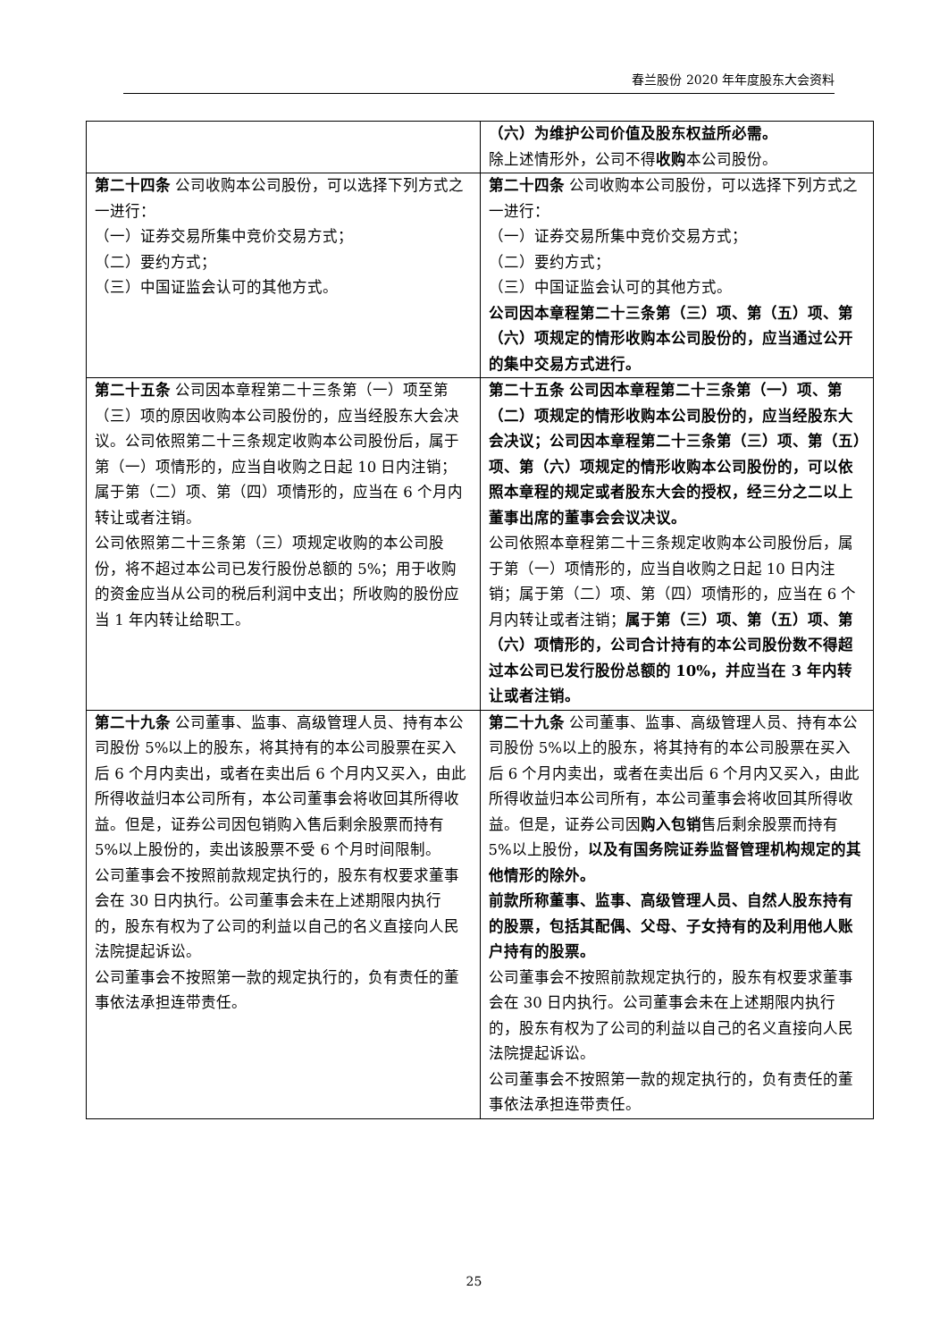春兰股份 2020 年年度股东大会资料
| | （六）为维护公司价值及股东权益所必需。 除上述情形外，公司不得 收购 本公司股份。 |
| 第二十四条 公司收购本公司股份，可以选择下列方式之一进行： （一）证券交易所集中竞价交易方式； （二）要约方式； （三）中国证监会认可的其他方式。 | 第二十四条 公司收购本公司股份，可以选择下列方式之一进行： （一）证券交易所集中竞价交易方式； （二）要约方式； （三）中国证监会认可的其他方式。 公司因本章程第二十三条第（三）项、第（五）项、第（六）项规定的情形收购本公司股份的，应当通过公开的集中交易方式进行。 |
| 第二十五条 公司因本章程第二十三条第（一）项至第（三）项的原因收购本公司股份的，应当经股东大会决议。公司依照第二十三条规定收购本公司股份后，属于第（一）项情形的，应当自收购之日起 10 日内注销；属于第（二）项、第（四）项情形的，应当在 6 个月内转让或者注销。 公司依照第二十三条第（三）项规定收购的本公司股份，将不超过本公司已发行股份总额的 5%；用于收购的资金应当从公司的税后利润中支出；所收购的股份应当 1 年内转让给职工。 | 第二十五条 公司因本章程第二十三条第（一）项、第（二）项规定的情形收购本公司股份的，应当经股东大会决议；公司因本章程第二十三条第（三）项、第（五）项、第（六）项规定的情形收购本公司股份的，可以依照本章程的规定或者股东大会的授权，经三分之二以上董事出席的董事会会议决议。 公司依照本章程第二十三条规定收购本公司股份后，属于第（一）项情形的，应当自收购之日起 10 日内注销；属于第（二）项、第（四）项情形的，应当在 6 个月内转让或者注销； 属于第（三）项、第（五）项、第（六）项情形的，公司合计持有的本公司股份数不得超过本公司已发行股份总额的 10%，并应当在 3 年内转让或者注销。 |
| 第二十九条 公司董事、监事、高级管理人员、持有本公司股份 5%以上的股东，将其持有的本公司股票在买入后 6 个月内卖出，或者在卖出后 6 个月内又买入，由此所得收益归本公司所有，本公司董事会将收回其所得收益。但是，证券公司因包销购入售后剩余股票而持有 5%以上股份的，卖出该股票不受 6 个月时间限制。 公司董事会不按照前款规定执行的，股东有权要求董事会在 30 日内执行。公司董事会未在上述期限内执行的，股东有权为了公司的利益以自己的名义直接向人民法院提起诉讼。 公司董事会不按照第一款的规定执行的，负有责任的董事依法承担连带责任。 | 第二十九条 公司董事、监事、高级管理人员、持有本公司股份 5%以上的股东，将其持有的本公司股票在买入后 6 个月内卖出，或者在卖出后 6 个月内又买入，由此所得收益归本公司所有，本公司董事会将收回其所得收益。但是，证券公司因 购入包销 售后剩余股票而持有 5%以上股份， 以及有国务院证券监督管理机构规定的其他情形的除外。 前款所称董事、监事、高级管理人员、自然人股东持有的股票，包括其配偶、父母、子女持有的及利用他人账户持有的股票。 公司董事会不按照前款规定执行的，股东有权要求董事会在 30 日内执行。公司董事会未在上述期限内执行的，股东有权为了公司的利益以自己的名义直接向人民法院提起诉讼。 公司董事会不按照第一款的规定执行的，负有责任的董事依法承担连带责任。 |
25